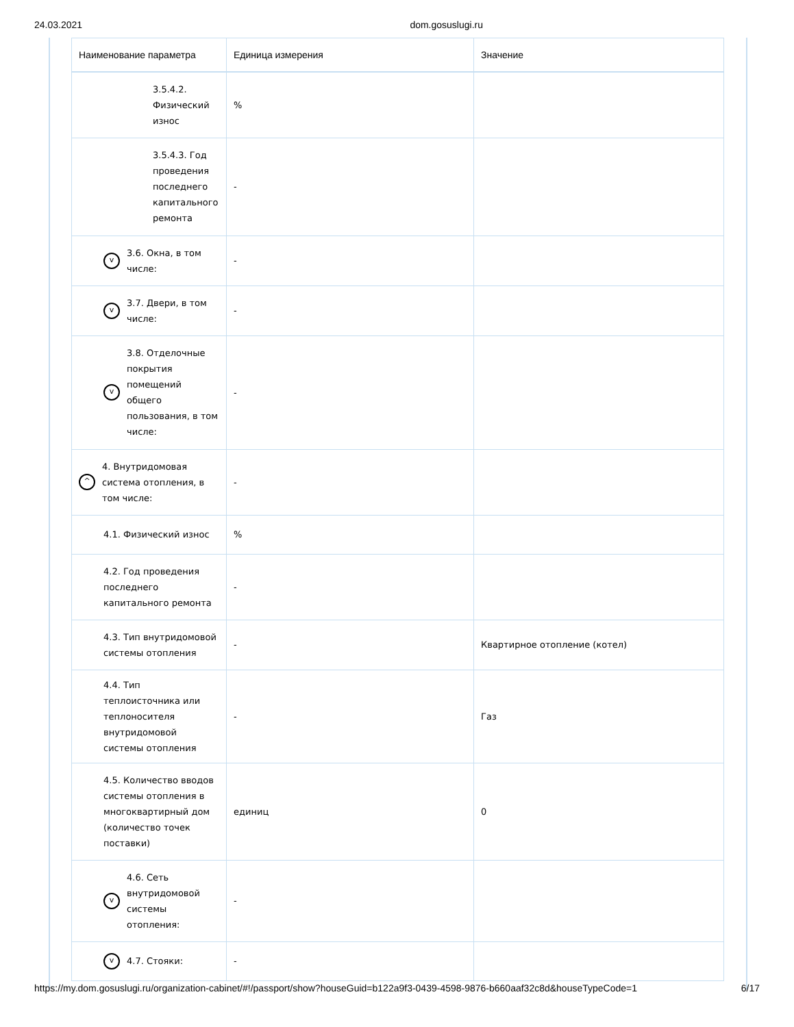24.03.2021 dom.gosuslugi.ru
| Наименование параметра | Единица измерения | Значение |
| --- | --- | --- |
| 3.5.4.2. Физический износ | % | |
| 3.5.4.3. Год проведения последнего капитального ремонта | - | |
| v 3.6. Окна, в том числе: | - | |
| v 3.7. Двери, в том числе: | - | |
| v 3.8. Отделочные покрытия помещений общего пользования, в том числе: | - | |
| ^ 4. Внутридомовая система отопления, в том числе: | - | |
| 4.1. Физический износ | % | |
| 4.2. Год проведения последнего капитального ремонта | - | |
| 4.3. Тип внутридомовой системы отопления | - | Квартирное отопление (котел) |
| 4.4. Тип теплоисточника или теплоносителя внутридомовой системы отопления | - | Газ |
| 4.5. Количество вводов системы отопления в многоквартирный дом (количество точек поставки) | единиц | 0 |
| v 4.6. Сеть внутридомовой системы отопления: | - | |
| v 4.7. Стояки: | - | |
https://my.dom.gosuslugi.ru/organization-cabinet/#!/passport/show?houseGuid=b122a9f3-0439-4598-9876-b660aaf32c8d&houseTypeCode=1 6/17